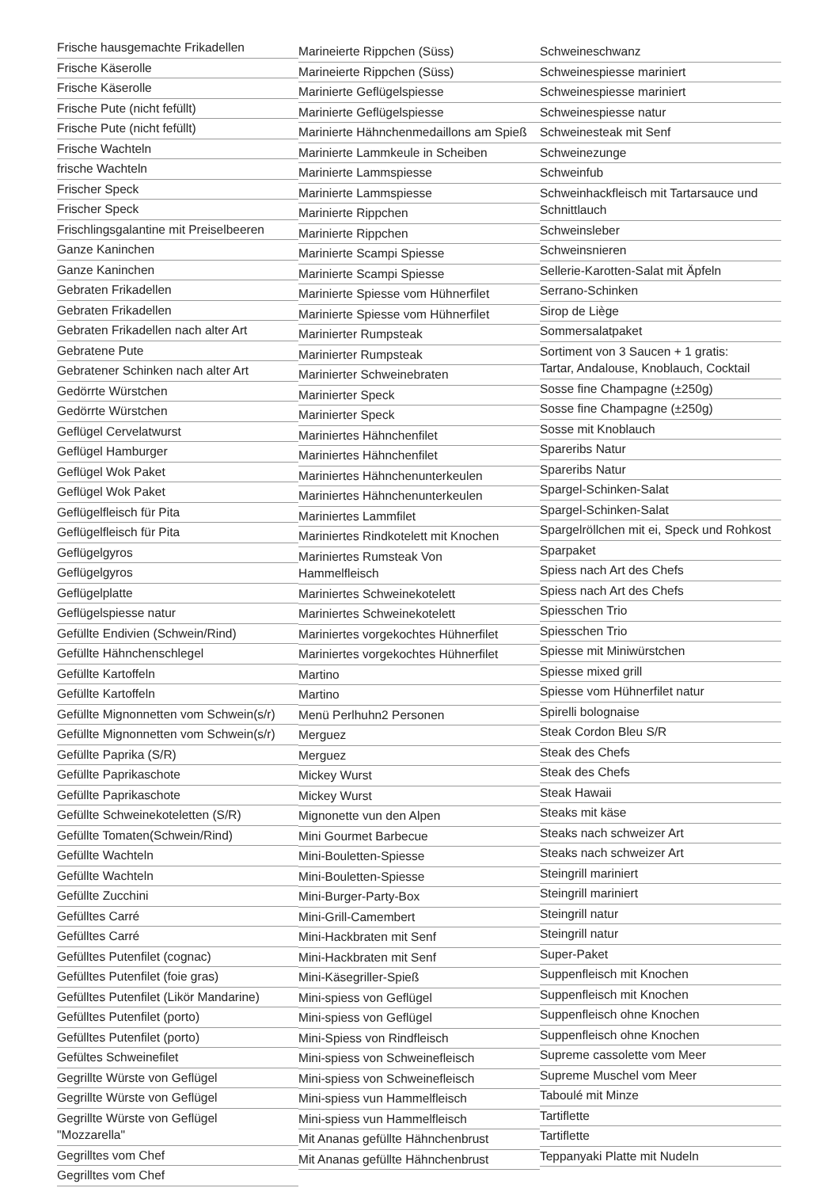Frische hausgemachte Frikadellen
Frische Käserolle
Frische Käserolle
Frische Pute (nicht fefüllt)
Frische Pute (nicht fefüllt)
Frische Wachteln
frische Wachteln
Frischer Speck
Frischer Speck
Frischlingsgalantine mit Preiselbeeren
Ganze Kaninchen
Ganze Kaninchen
Gebraten Frikadellen
Gebraten Frikadellen
Gebraten Frikadellen nach alter Art
Gebratene Pute
Gebratener Schinken nach alter Art
Gedörrte Würstchen
Gedörrte Würstchen
Geflügel Cervelatwurst
Geflügel Hamburger
Geflügel Wok Paket
Geflügel Wok Paket
Geflügelfleisch für Pita
Geflügelfleisch für Pita
Geflügelgyros
Geflügelgyros
Geflügelplatte
Geflügelspiesse natur
Gefüllte Endivien (Schwein/Rind)
Gefüllte Hähnchenschlegel
Gefüllte Kartoffeln
Gefüllte Kartoffeln
Gefüllte Mignonnetten vom Schwein(s/r)
Gefüllte Mignonnetten vom Schwein(s/r)
Gefüllte Paprika (S/R)
Gefüllte Paprikaschote
Gefüllte Paprikaschote
Gefüllte Schweinekoteletten (S/R)
Gefüllte Tomaten(Schwein/Rind)
Gefüllte Wachteln
Gefüllte Wachteln
Gefüllte Zucchini
Gefülltes Carré
Gefülltes Carré
Gefülltes Putenfilet (cognac)
Gefülltes Putenfilet (foie gras)
Gefülltes Putenfilet (Likör Mandarine)
Gefülltes Putenfilet (porto)
Gefülltes Putenfilet (porto)
Gefültes Schweinefilet
Gegrillte Würste von Geflügel
Gegrillte Würste von Geflügel
Gegrillte Würste von Geflügel
"Mozzarella"
Gegrilltes vom Chef
Gegrilltes vom Chef
Marineierte Rippchen (Süss)
Marineierte Rippchen (Süss)
Marinierte Geflügelspiesse
Marinierte Geflügelspiesse
Marinierte Hähnchenmedaillons am Spieß
Marinierte Lammkeule in Scheiben
Marinierte Lammspiesse
Marinierte Lammspiesse
Marinierte Rippchen
Marinierte Rippchen
Marinierte Scampi Spiesse
Marinierte Scampi Spiesse
Marinierte Spiesse vom Hühnerfilet
Marinierte Spiesse vom Hühnerfilet
Marinierter Rumpsteak
Marinierter Rumpsteak
Marinierter Schweinebraten
Marinierter Speck
Marinierter Speck
Mariniertes Hähnchenfilet
Mariniertes Hähnchenfilet
Mariniertes Hähnchenunterkeulen
Mariniertes Hähnchenunterkeulen
Mariniertes Lammfilet
Mariniertes Rindkotelett mit Knochen
Mariniertes Rumsteak Von
Hammelfleisch
Mariniertes Schweinekotelett
Mariniertes Schweinekotelett
Mariniertes vorgekochtes Hühnerfilet
Mariniertes vorgekochtes Hühnerfilet
Martino
Martino
Menü Perlhuhn2 Personen
Merguez
Merguez
Mickey Wurst
Mickey Wurst
Mignonette vun den Alpen
Mini Gourmet Barbecue
Mini-Bouletten-Spiesse
Mini-Bouletten-Spiesse
Mini-Burger-Party-Box
Mini-Grill-Camembert
Mini-Hackbraten mit Senf
Mini-Hackbraten mit Senf
Mini-Käsegriller-Spieß
Mini-spiess von Geflügel
Mini-spiess von Geflügel
Mini-Spiess von Rindfleisch
Mini-spiess von Schweinefleisch
Mini-spiess von Schweinefleisch
Mini-spiess vun Hammelfleisch
Mini-spiess vun Hammelfleisch
Mit Ananas gefüllte Hähnchenbrust
Mit Ananas gefüllte Hähnchenbrust
Schweineschwanz
Schweinespiesse mariniert
Schweinespiesse mariniert
Schweinespiesse natur
Schweinesteak mit Senf
Schweinezunge
Schweinfub
Schweinhackfleisch mit Tartarsauce und Schnittlauch
Schweinsleber
Schweinsnieren
Sellerie-Karotten-Salat mit Äpfeln
Serrano-Schinken
Sirop de Liège
Sommersalatpaket
Sortiment von 3 Saucen + 1 gratis:
Tartar, Andalouse, Knoblauch, Cocktail
Sosse fine Champagne (±250g)
Sosse fine Champagne (±250g)
Sosse mit Knoblauch
Spareribs Natur
Spareribs Natur
Spargel-Schinken-Salat
Spargel-Schinken-Salat
Spargelröllchen mit ei, Speck und Rohkost
Sparpaket
Spiess nach Art des Chefs
Spiess nach Art des Chefs
Spiesschen Trio
Spiesschen Trio
Spiesse mit Miniwürstchen
Spiesse mixed grill
Spiesse vom Hühnerfilet natur
Spirelli bolognaise
Steak Cordon Bleu S/R
Steak des Chefs
Steak des Chefs
Steak Hawaii
Steaks mit käse
Steaks nach schweizer Art
Steaks nach schweizer Art
Steingrill mariniert
Steingrill mariniert
Steingrill natur
Steingrill natur
Super-Paket
Suppenfleisch mit Knochen
Suppenfleisch mit Knochen
Suppenfleisch ohne Knochen
Suppenfleisch ohne Knochen
Supreme cassolette vom Meer
Supreme Muschel vom Meer
Taboulé mit Minze
Tartiflette
Tartiflette
Teppanyaki Platte mit Nudeln